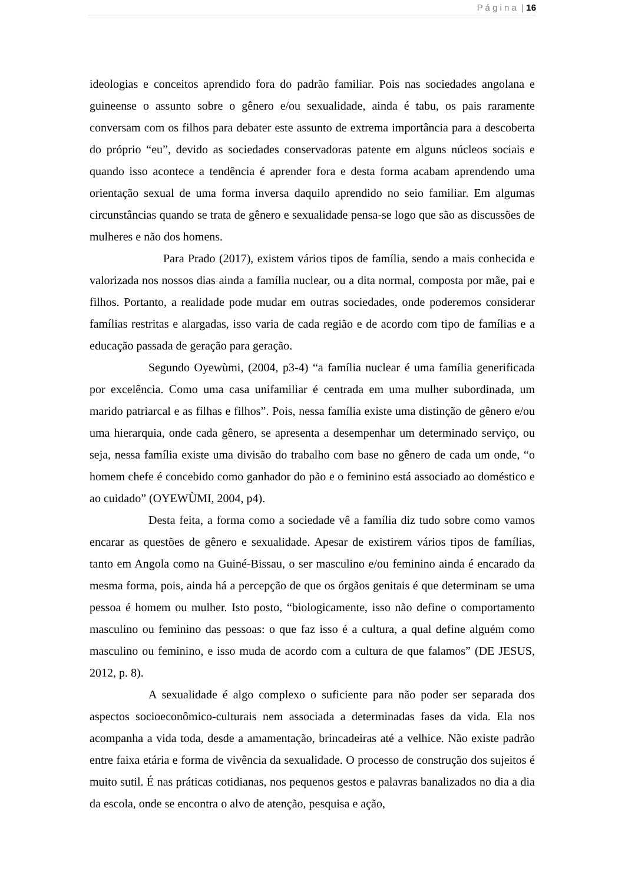P á g i n a | 16
ideologias e conceitos aprendido fora do padrão familiar. Pois nas sociedades angolana e guineense o assunto sobre o gênero e/ou sexualidade, ainda é tabu, os pais raramente conversam com os filhos para debater este assunto de extrema importância para a descoberta do próprio “eu”, devido as sociedades conservadoras patente em alguns núcleos sociais e quando isso acontece a tendência é aprender fora e desta forma acabam aprendendo uma orientação sexual de uma forma inversa daquilo aprendido no seio familiar. Em algumas circunstâncias quando se trata de gênero e sexualidade pensa-se logo que são as discussões de mulheres e não dos homens.
Para Prado (2017), existem vários tipos de família, sendo a mais conhecida e valorizada nos nossos dias ainda a família nuclear, ou a dita normal, composta por mãe, pai e filhos. Portanto, a realidade pode mudar em outras sociedades, onde poderemos considerar famílias restritas e alargadas, isso varia de cada região e de acordo com tipo de famílias e a educação passada de geração para geração.
Segundo Oyewùmi, (2004, p3-4) “a família nuclear é uma família generificada por excelência. Como uma casa unifamiliar é centrada em uma mulher subordinada, um marido patriarcal e as filhas e filhos”. Pois, nessa família existe uma distinção de gênero e/ou uma hierarquia, onde cada gênero, se apresenta a desempenhar um determinado serviço, ou seja, nessa família existe uma divisão do trabalho com base no gênero de cada um onde, “o homem chefe é concebido como ganhador do pão e o feminino está associado ao doméstico e ao cuidado” (OYEWÙMI, 2004, p4).
Desta feita, a forma como a sociedade vê a família diz tudo sobre como vamos encarar as questões de gênero e sexualidade. Apesar de existirem vários tipos de famílias, tanto em Angola como na Guiné-Bissau, o ser masculino e/ou feminino ainda é encarado da mesma forma, pois, ainda há a percepção de que os órgãos genitais é que determinam se uma pessoa é homem ou mulher. Isto posto, “biologicamente, isso não define o comportamento masculino ou feminino das pessoas: o que faz isso é a cultura, a qual define alguém como masculino ou feminino, e isso muda de acordo com a cultura de que falamos” (DE JESUS, 2012, p. 8).
A sexualidade é algo complexo o suficiente para não poder ser separada dos aspectos socioeconômico-culturais nem associada a determinadas fases da vida. Ela nos acompanha a vida toda, desde a amamentação, brincadeiras até a velhice. Não existe padrão entre faixa etária e forma de vivência da sexualidade. O processo de construção dos sujeitos é muito sutil. É nas práticas cotidianas, nos pequenos gestos e palavras banalizados no dia a dia da escola, onde se encontra o alvo de atenção, pesquisa e ação,